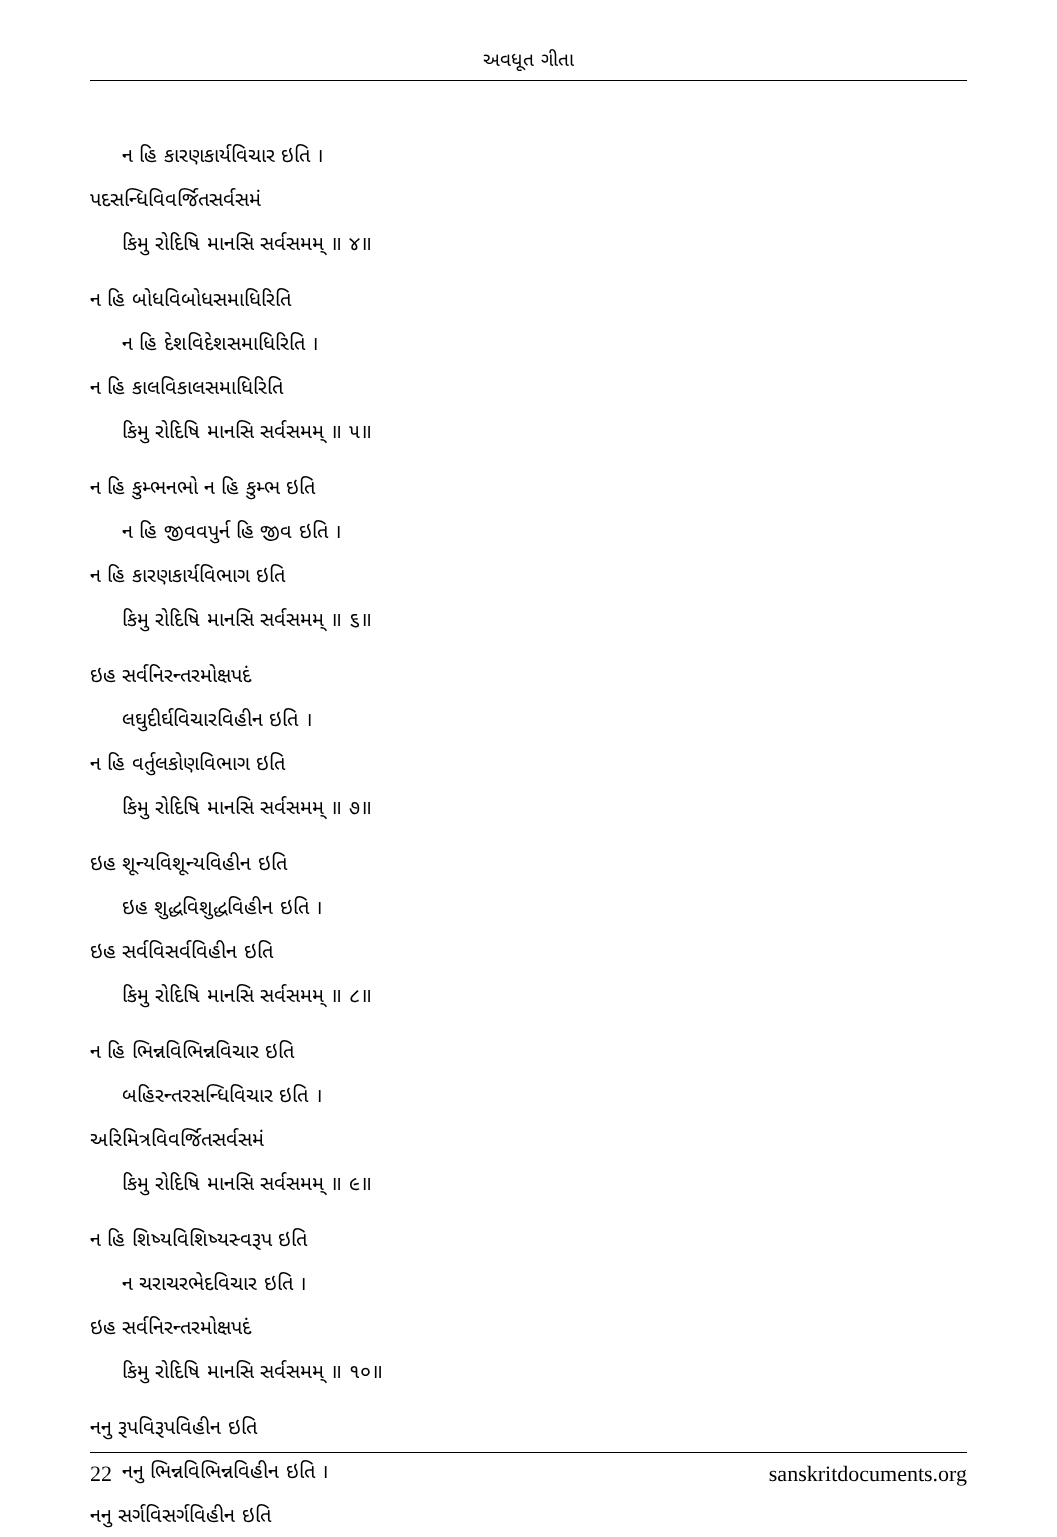અવધૂત ગીતા
ન હિ કારણકાર્યવિચાર ઇતિ ।
પદસન્ધિવિવર્જિતસર્વસમં
કિમુ રોદિષિ માનસિ સર્વસમમ્ ॥ ૪॥
ન હિ બોધવિબોધસમાધિરિતિ
ન હિ દેશવિદેશસમાધિરિતિ ।
ન હિ કાલવિકાલસમાધિરિતિ
કિમુ રોદિષિ માનસિ સર્વસમમ્ ॥ ૫॥
ન હિ કુમ્ભનભો ન હિ કુમ્ભ ઇતિ
ન હિ જીવવપુર્ન હિ જીવ ઇતિ ।
ન હિ કારણકાર્યવિભાગ ઇતિ
કિમુ રોદિષિ માનસિ સર્વસમમ્ ॥ ૬॥
ઇહ સર્વનિરન્તરમોક્ષપદં
લઘુદીર્ઘવિચારવિહીન ઇતિ ।
ન હિ વર્તુલકોણવિભાગ ઇતિ
કિમુ રોદિષિ માનસિ સર્વસમમ્ ॥ ૭॥
ઇહ શૂન્યવિશૂન્યવિહીન ઇતિ
ઇહ શુદ્ધવિશુદ્ધવિહીન ઇતિ ।
ઇહ સર્વવિસર્વવિહીન ઇતિ
કિમુ રોદિષિ માનસિ સર્વસમમ્ ॥ ૮॥
ન હિ ભિન્નવિભિન્નવિચાર ઇતિ
બહિરન્તરસન્ધિવિચાર ઇતિ ।
અરિમિત્રવિવર્જિતસર્વસમં
કિમુ રોદિષિ માનસિ સર્વસમમ્ ॥ ૯॥
ન હિ શિષ્યવિશિષ્યસ્વરૂપ ઇતિ
ન ચરાચરભેદવિચાર ઇતિ ।
ઇહ સર્વનિરન્તરમોક્ષપદં
કિમુ રોદિષિ માનસિ સર્વસમમ્ ॥ ૧૦॥
નનુ રૂપવિરૂપવિહીન ઇતિ
નનુ ભિન્નવિભિન્નવિહીન ઇતિ ।
નનુ સર્ગવિસર્ગવિહીન ઇતિ
22 sanskritdocuments.org